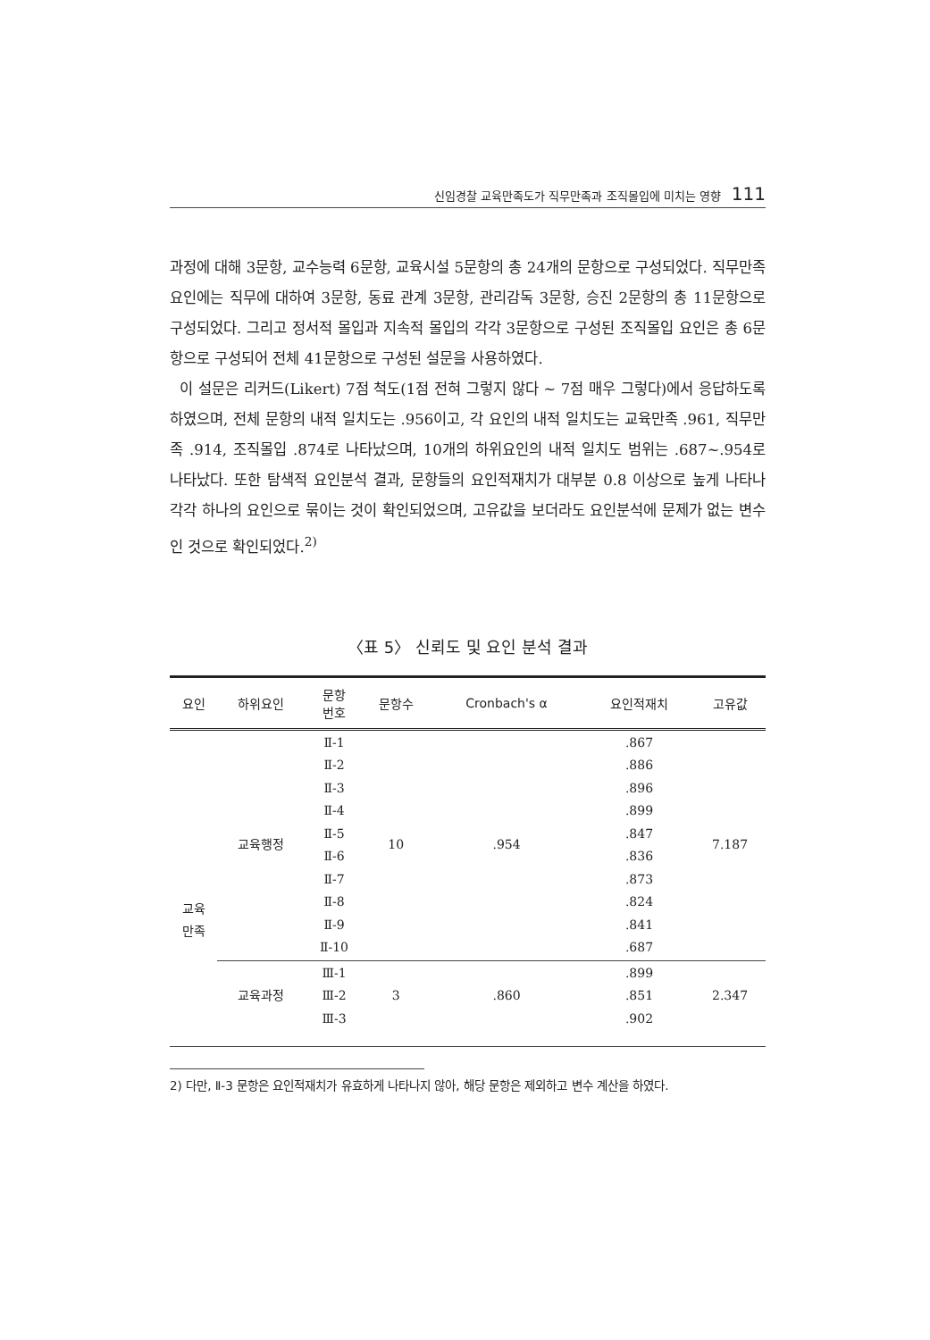신임경찰 교육만족도가 직무만족과 조직몰입에 미치는 영향 111
과정에 대해 3문항, 교수능력 6문항, 교육시설 5문항의 총 24개의 문항으로 구성되었다. 직무만족 요인에는 직무에 대하여 3문항, 동료 관계 3문항, 관리감독 3문항, 승진 2문항의 총 11문항으로 구성되었다. 그리고 정서적 몰입과 지속적 몰입의 각각 3문항으로 구성된 조직몰입 요인은 총 6문항으로 구성되어 전체 41문항으로 구성된 설문을 사용하였다.
이 설문은 리커드(Likert) 7점 척도(1점 전혀 그렇지 않다 ~ 7점 매우 그렇다)에서 응답하도록 하였으며, 전체 문항의 내적 일치도는 .956이고, 각 요인의 내적 일치도는 교육만족 .961, 직무만족 .914, 조직몰입 .874로 나타났으며, 10개의 하위요인의 내적 일치도 범위는 .687~.954로 나타났다. 또한 탐색적 요인분석 결과, 문항들의 요인적재치가 대부분 0.8 이상으로 높게 나타나 각각 하나의 요인으로 묶이는 것이 확인되었으며, 고유값을 보더라도 요인분석에 문제가 없는 변수인 것으로 확인되었다.<sup>2)</sup>
〈표 5〉 신뢰도 및 요인 분석 결과
| 요인 | 하위요인 | 문항 번호 | 문항수 | Cronbach's α | 요인적재치 | 고유값 |
| --- | --- | --- | --- | --- | --- | --- |
| 교육 만족 | 교육행정 | Ⅱ-1 Ⅱ-2 Ⅱ-3 Ⅱ-4 Ⅱ-5 Ⅱ-6 Ⅱ-7 Ⅱ-8 Ⅱ-9 Ⅱ-10 | 10 | .954 | .867 .886 .896 .899 .847 .836 .873 .824 .841 .687 | 7.187 |
| | 교육과정 | Ⅲ-1 Ⅲ-2 Ⅲ-3 | 3 | .860 | .899 .851 .902 | 2.347 |
2) 다만, Ⅱ-3 문항은 요인적재치가 유효하게 나타나지 않아, 해당 문항은 제외하고 변수 계산을 하였다.